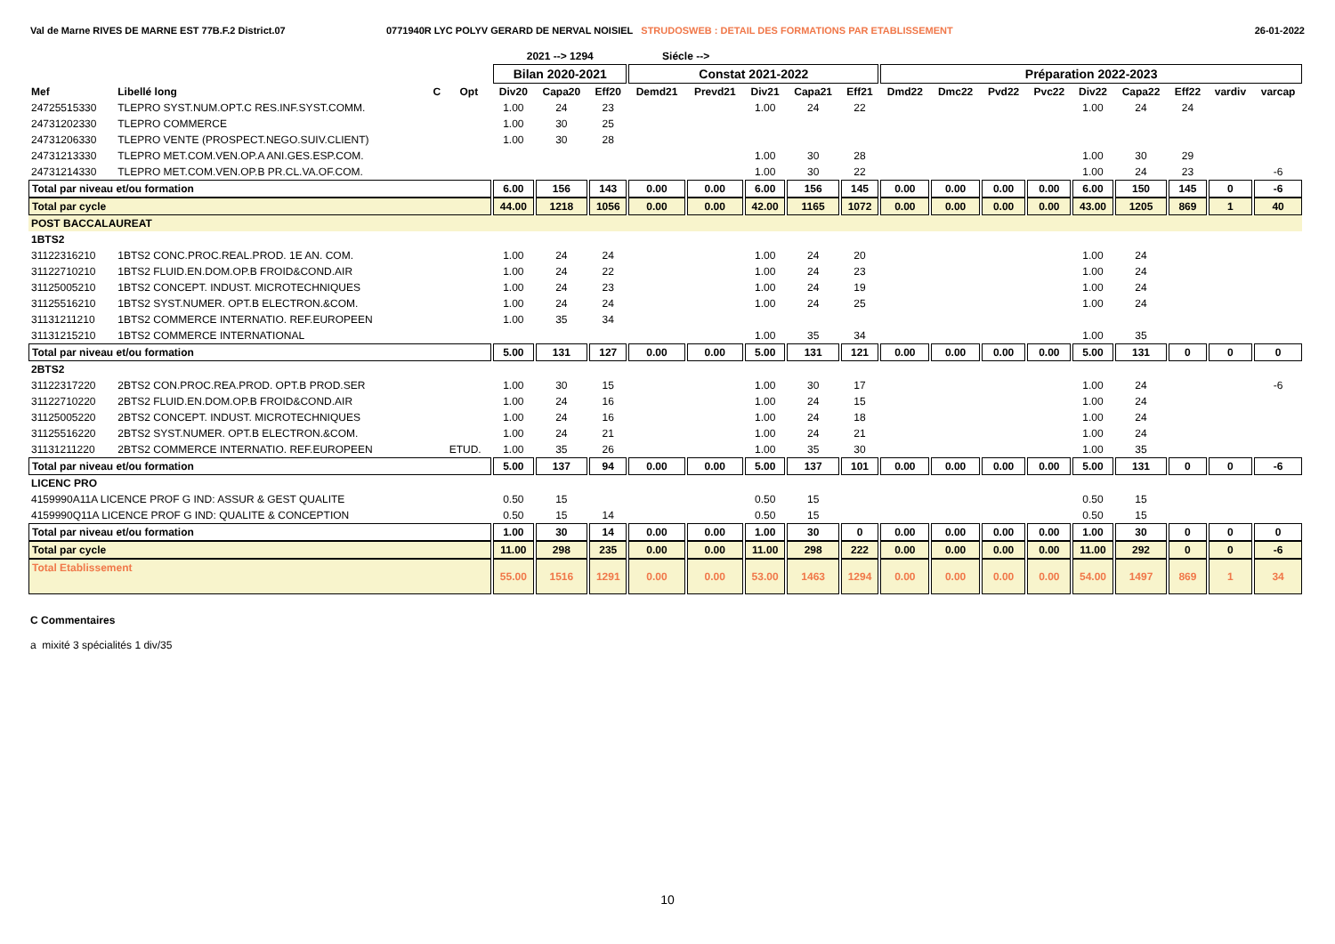Val de Marne RIVES DE MARNE EST 77B.F.2 District.07 0771940R LYC POLYV GERARD DE NERVAL NOISIEL STRUDOSWEB : DETAIL DES FORMATIONS PAR ETABLISSEMENT
26-01-2022
| | | | | 2021 --> 1294 | | | Siécle --> | | | | | | | | | | | | | |
| --- | --- | --- | --- | --- | --- | --- | --- | --- | --- | --- | --- | --- | --- | --- | --- | --- | --- | --- | --- | --- |
| | | | | Bilan 2020-2021 | | | Constat 2021-2022 | | | | | Préparation 2022-2023 | | | | | | | | |
| Mef | Libellé long | C | Opt | Div20 | Capa20 | Eff20 | Demd21 | Prevd21 | Div21 | Capa21 | Eff21 | Dmd22 | Dmc22 | Pvd22 | Pvc22 | Div22 | Capa22 | Eff22 | vardiv | varcap |
| 24725515330 | TLEPRO SYST.NUM.OPT.C RES.INF.SYST.COMM. | | | 1.00 | 24 | 23 | | | 1.00 | 24 | 22 | | | | | 1.00 | 24 | 24 | | |
| 24731202330 | TLEPRO COMMERCE | | | 1.00 | 30 | 25 | | | | | | | | | | | | | | |
| 24731206330 | TLEPRO VENTE (PROSPECT.NEGO.SUIV.CLIENT) | | | 1.00 | 30 | 28 | | | | | | | | | | | | | | |
| 24731213330 | TLEPRO MET.COM.VEN.OP.A ANI.GES.ESP.COM. | | | | | | | | 1.00 | 30 | 28 | | | | | 1.00 | 30 | 29 | | |
| 24731214330 | TLEPRO MET.COM.VEN.OP.B PR.CL.VA.OF.COM. | | | | | | | | 1.00 | 30 | 22 | | | | | 1.00 | 24 | 23 | | -6 |
| Total par niveau et/ou formation | | | | 6.00 | 156 | 143 | 0.00 | 0.00 | 6.00 | 156 | 145 | 0.00 | 0.00 | 0.00 | 0.00 | 6.00 | 150 | 145 | 0 | -6 |
| Total par cycle | | | | 44.00 | 1218 | 1056 | 0.00 | 0.00 | 42.00 | 1165 | 1072 | 0.00 | 0.00 | 0.00 | 0.00 | 43.00 | 1205 | 869 | 1 | 40 |
| POST BACCALAUREAT | | | | | | | | | | | | | | | | | | | | |
| 1BTS2 | | | | | | | | | | | | | | | | | | | | |
| 31122316210 | 1BTS2 CONC.PROC.REAL.PROD. 1E AN. COM. | | | 1.00 | 24 | 24 | | | 1.00 | 24 | 20 | | | | | 1.00 | 24 | | | |
| 31122710210 | 1BTS2 FLUID.EN.DOM.OP.B FROID&COND.AIR | | | 1.00 | 24 | 22 | | | 1.00 | 24 | 23 | | | | | 1.00 | 24 | | | |
| 31125005210 | 1BTS2 CONCEPT. INDUST. MICROTECHNIQUES | | | 1.00 | 24 | 23 | | | 1.00 | 24 | 19 | | | | | 1.00 | 24 | | | |
| 31125516210 | 1BTS2 SYST.NUMER. OPT.B ELECTRON.&COM. | | | 1.00 | 24 | 24 | | | 1.00 | 24 | 25 | | | | | 1.00 | 24 | | | |
| 31131211210 | 1BTS2 COMMERCE INTERNATIO. REF.EUROPEEN | | | 1.00 | 35 | 34 | | | | | | | | | | | | | | |
| 31131215210 | 1BTS2 COMMERCE INTERNATIONAL | | | | | | | | 1.00 | 35 | 34 | | | | | 1.00 | 35 | | | |
| Total par niveau et/ou formation | | | | 5.00 | 131 | 127 | 0.00 | 0.00 | 5.00 | 131 | 121 | 0.00 | 0.00 | 0.00 | 0.00 | 5.00 | 131 | 0 | 0 | 0 |
| 2BTS2 | | | | | | | | | | | | | | | | | | | | |
| 31122317220 | 2BTS2 CON.PROC.REA.PROD. OPT.B PROD.SER | | | 1.00 | 30 | 15 | | | 1.00 | 30 | 17 | | | | | 1.00 | 24 | | | -6 |
| 31122710220 | 2BTS2 FLUID.EN.DOM.OP.B FROID&COND.AIR | | | 1.00 | 24 | 16 | | | 1.00 | 24 | 15 | | | | | 1.00 | 24 | | | |
| 31125005220 | 2BTS2 CONCEPT. INDUST. MICROTECHNIQUES | | | 1.00 | 24 | 16 | | | 1.00 | 24 | 18 | | | | | 1.00 | 24 | | | |
| 31125516220 | 2BTS2 SYST.NUMER. OPT.B ELECTRON.&COM. | | | 1.00 | 24 | 21 | | | 1.00 | 24 | 21 | | | | | 1.00 | 24 | | | |
| 31131211220 | 2BTS2 COMMERCE INTERNATIO. REF.EUROPEEN | | ETUD. | 1.00 | 35 | 26 | | | 1.00 | 35 | 30 | | | | | 1.00 | 35 | | | |
| Total par niveau et/ou formation | | | | 5.00 | 137 | 94 | 0.00 | 0.00 | 5.00 | 137 | 101 | 0.00 | 0.00 | 0.00 | 0.00 | 5.00 | 131 | 0 | 0 | -6 |
| LICENC PRO | | | | | | | | | | | | | | | | | | | | |
| 4159990A11A LICENCE PROF G IND: ASSUR & GEST QUALITE | | | | 0.50 | 15 | | | | 0.50 | 15 | | | | | | 0.50 | 15 | | | |
| 4159990Q11A LICENCE PROF G IND: QUALITE & CONCEPTION | | | | 0.50 | 15 | 14 | | | 0.50 | 15 | | | | | | 0.50 | 15 | | | |
| Total par niveau et/ou formation | | | | 1.00 | 30 | 14 | 0.00 | 0.00 | 1.00 | 30 | 0 | 0.00 | 0.00 | 0.00 | 0.00 | 1.00 | 30 | 0 | 0 | 0 |
| Total par cycle | | | | 11.00 | 298 | 235 | 0.00 | 0.00 | 11.00 | 298 | 222 | 0.00 | 0.00 | 0.00 | 0.00 | 11.00 | 292 | 0 | 0 | -6 |
| Total Etablissement | | | | 55.00 | 1516 | 1291 | 0.00 | 0.00 | 53.00 | 1463 | 1294 | 0.00 | 0.00 | 0.00 | 0.00 | 54.00 | 1497 | 869 | 1 | 34 |
C Commentaires
a mixité 3 spécialités 1 div/35
10